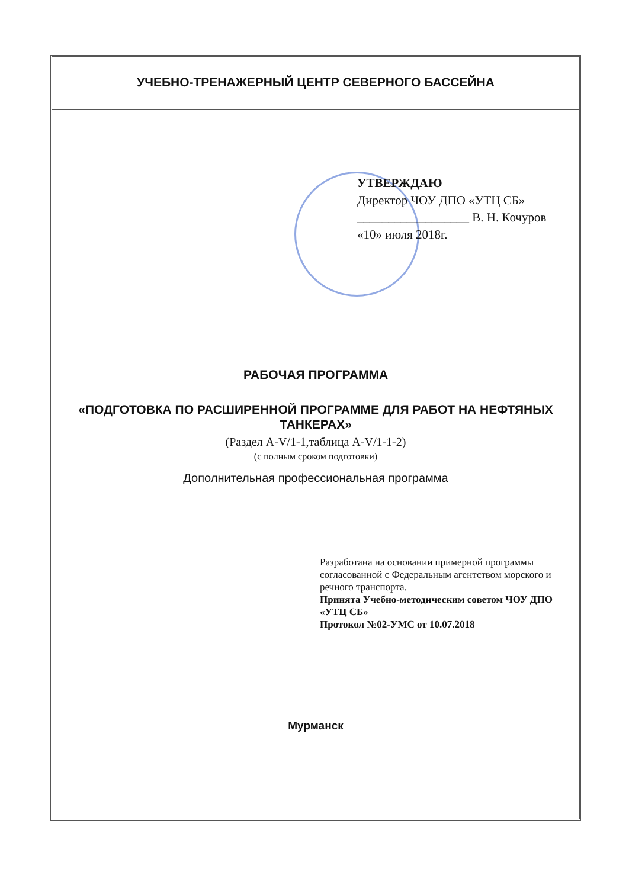УЧЕБНО-ТРЕНАЖЕРНЫЙ ЦЕНТР СЕВЕРНОГО БАССЕЙНА
УТВЕРЖДАЮ
Директор ЧОУ ДПО «УТЦ СБ»
__________________ В. Н. Кочуров
«10» июля 2018г.
РАБОЧАЯ ПРОГРАММА
«ПОДГОТОВКА ПО РАСШИРЕННОЙ ПРОГРАММЕ ДЛЯ РАБОТ НА НЕФТЯНЫХ ТАНКЕРАХ»
(Раздел A-V/1-1,таблица A-V/1-1-2)
(с полным сроком подготовки)
Дополнительная профессиональная программа
Разработана на основании примерной программы согласованной с Федеральным агентством морского и речного транспорта.
Принята Учебно-методическим советом ЧОУ ДПО «УТЦ СБ»
Протокол №02-УМС от 10.07.2018
Мурманск